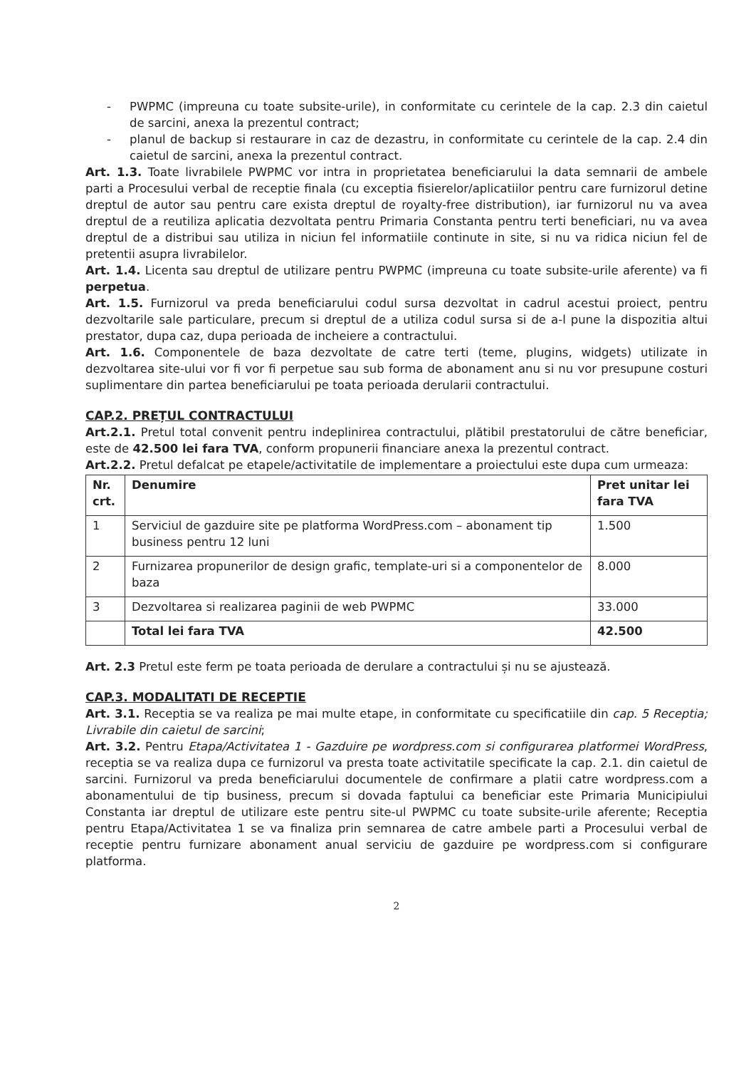- PWPMC (impreuna cu toate subsite-urile), in conformitate cu cerintele de la cap. 2.3 din caietul de sarcini, anexa la prezentul contract;
- planul de backup si restaurare in caz de dezastru, in conformitate cu cerintele de la cap. 2.4 din caietul de sarcini, anexa la prezentul contract.
Art. 1.3. Toate livrabilele PWPMC vor intra in proprietatea beneficiarului la data semnarii de ambele parti a Procesului verbal de receptie finala (cu exceptia fisierelor/aplicatiilor pentru care furnizorul detine dreptul de autor sau pentru care exista dreptul de royalty-free distribution), iar furnizorul nu va avea dreptul de a reutiliza aplicatia dezvoltata pentru Primaria Constanta pentru terti beneficiari, nu va avea dreptul de a distribui sau utiliza in niciun fel informatiile continute in site, si nu va ridica niciun fel de pretentii asupra livrabilelor.
Art. 1.4. Licenta sau dreptul de utilizare pentru PWPMC (impreuna cu toate subsite-urile aferente) va fi perpetua.
Art. 1.5. Furnizorul va preda beneficiarului codul sursa dezvoltat in cadrul acestui proiect, pentru dezvoltarile sale particulare, precum si dreptul de a utiliza codul sursa si de a-l pune la dispozitia altui prestator, dupa caz, dupa perioada de incheiere a contractului.
Art. 1.6. Componentele de baza dezvoltate de catre terti (teme, plugins, widgets) utilizate in dezvoltarea site-ului vor fi vor fi perpetue sau sub forma de abonament anu si nu vor presupune costuri suplimentare din partea beneficiarului pe toata perioada derularii contractului.
CAP.2. PREȚUL CONTRACTULUI
Art.2.1. Pretul total convenit pentru indeplinirea contractului, plătibil prestatorului de către beneficiar, este de 42.500 lei fara TVA, conform propunerii financiare anexa la prezentul contract.
Art.2.2. Pretul defalcat pe etapele/activitatile de implementare a proiectului este dupa cum urmeaza:
| Nr. crt. | Denumire | Pret unitar lei fara TVA |
| --- | --- | --- |
| 1 | Serviciul de gazduire site pe platforma WordPress.com – abonament tip business pentru 12 luni | 1.500 |
| 2 | Furnizarea propunerilor de design grafic, template-uri si a componentelor de baza | 8.000 |
| 3 | Dezvoltarea si realizarea paginii de web PWPMC | 33.000 |
| | Total lei fara TVA | 42.500 |
Art. 2.3 Pretul este ferm pe toata perioada de derulare a contractului și nu se ajustează.
CAP.3. MODALITATI DE RECEPTIE
Art. 3.1. Receptia se va realiza pe mai multe etape, in conformitate cu specificatiile din cap. 5 Receptia; Livrabile din caietul de sarcini;
Art. 3.2. Pentru Etapa/Activitatea 1 - Gazduire pe wordpress.com si configurarea platformei WordPress, receptia se va realiza dupa ce furnizorul va presta toate activitatile specificate la cap. 2.1. din caietul de sarcini. Furnizorul va preda beneficiarului documentele de confirmare a platii catre wordpress.com a abonamentului de tip business, precum si dovada faptului ca beneficiar este Primaria Municipiului Constanta iar dreptul de utilizare este pentru site-ul PWPMC cu toate subsite-urile aferente; Receptia pentru Etapa/Activitatea 1 se va finaliza prin semnarea de catre ambele parti a Procesului verbal de receptie pentru furnizare abonament anual serviciu de gazduire pe wordpress.com si configurare platforma.
2